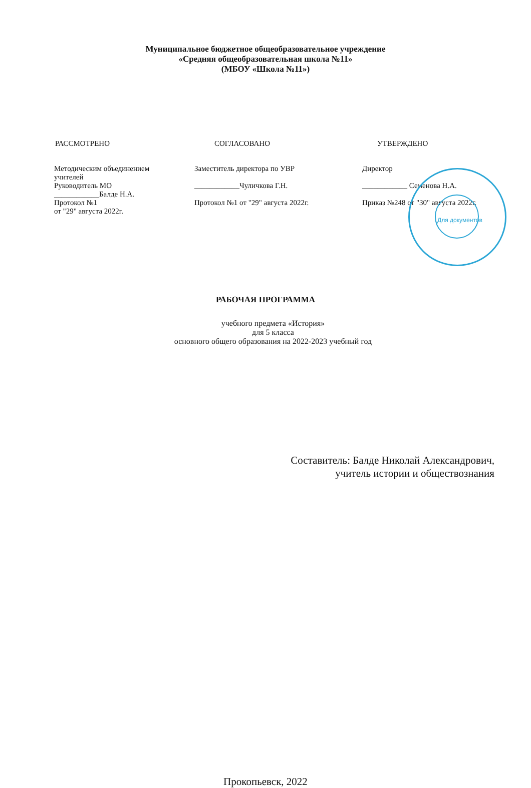Муниципальное бюджетное общеобразовательное учреждение
«Средняя общеобразовательная школа №11»
(МБОУ «Школа №11»)
РАССМОТРЕНО
Методическим объединением
учителей
Руководитель МО
____________Балде Н.А.
Протокол №1
от "29" августа 2022г.
СОГЛАСОВАНО
Заместитель директора по УВР
____________Чуличкова Г.Н.
Протокол №1 от "29" августа 2022г.
УТВЕРЖДЕНО
Директор
____________ Семенова Н.А.
Приказ №248 от "30" августа 2022г.
Для документов
РАБОЧАЯ ПРОГРАММА
учебного предмета «История»
для 5 класса
основного общего образования на 2022-2023 учебный год
Составитель: Балде Николай Александрович,
учитель истории и обществознания
Прокопьевск, 2022